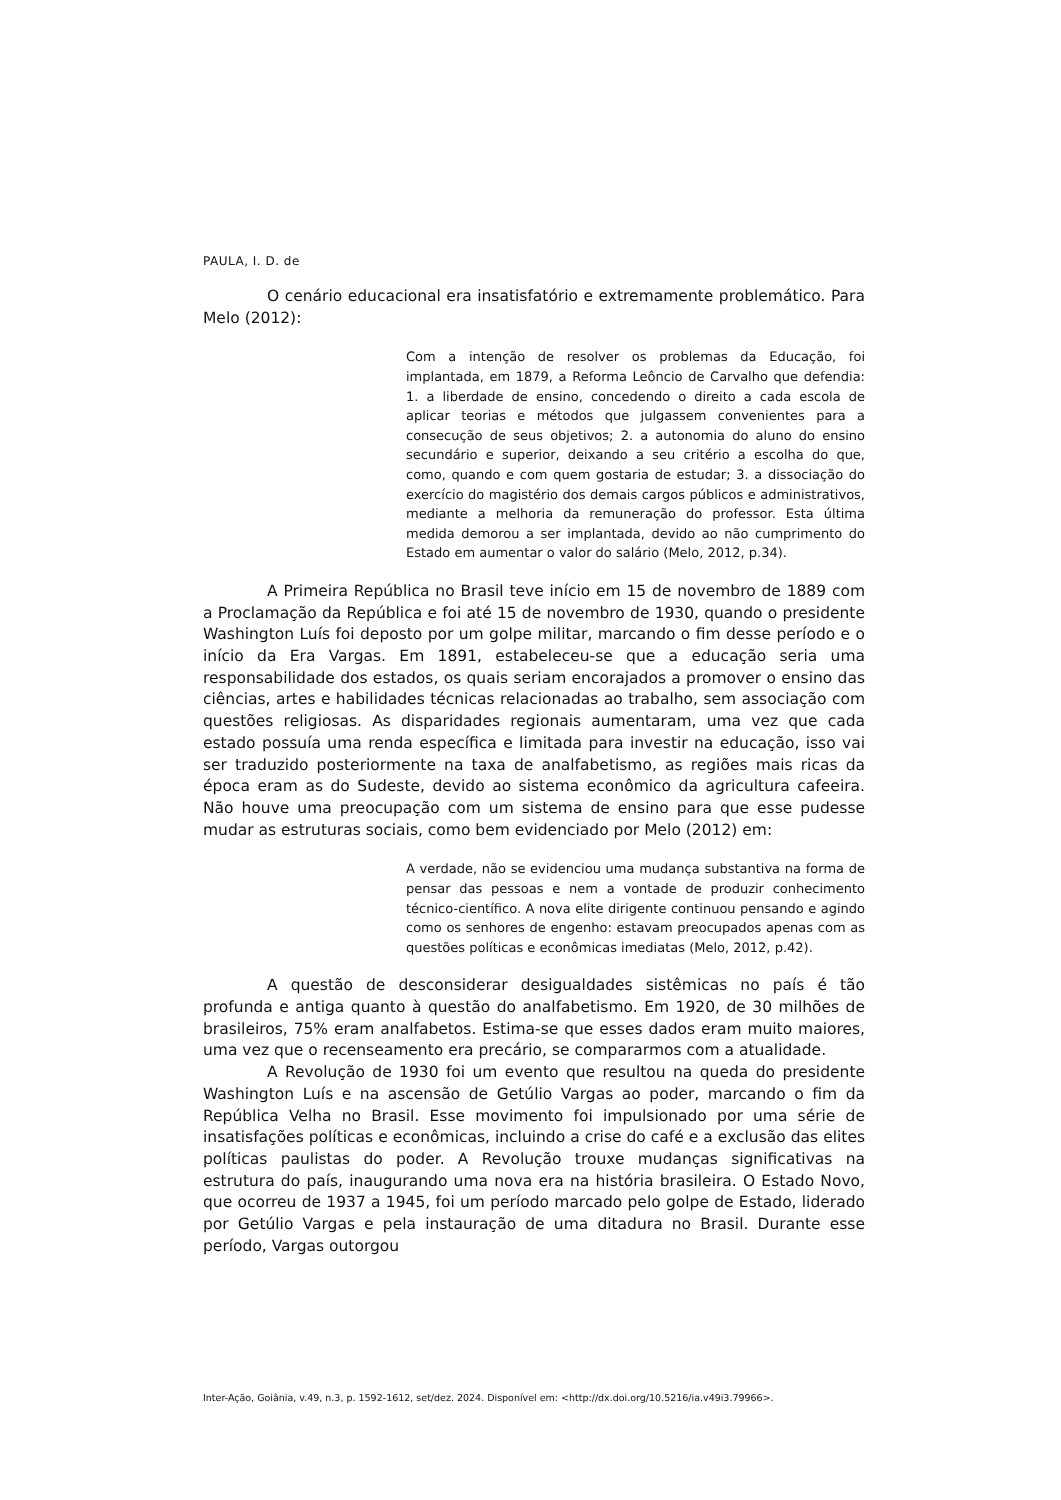PAULA, I. D. de
O cenário educacional era insatisfatório e extremamente problemático. Para Melo (2012):
Com a intenção de resolver os problemas da Educação, foi implantada, em 1879, a Reforma Leôncio de Carvalho que defendia: 1. a liberdade de ensino, concedendo o direito a cada escola de aplicar teorias e métodos que julgassem convenientes para a consecução de seus objetivos; 2. a autonomia do aluno do ensino secundário e superior, deixando a seu critério a escolha do que, como, quando e com quem gostaria de estudar; 3. a dissociação do exercício do magistério dos demais cargos públicos e administrativos, mediante a melhoria da remuneração do professor. Esta última medida demorou a ser implantada, devido ao não cumprimento do Estado em aumentar o valor do salário (Melo, 2012, p.34).
A Primeira República no Brasil teve início em 15 de novembro de 1889 com a Proclamação da República e foi até 15 de novembro de 1930, quando o presidente Washington Luís foi deposto por um golpe militar, marcando o fim desse período e o início da Era Vargas. Em 1891, estabeleceu-se que a educação seria uma responsabilidade dos estados, os quais seriam encorajados a promover o ensino das ciências, artes e habilidades técnicas relacionadas ao trabalho, sem associação com questões religiosas. As disparidades regionais aumentaram, uma vez que cada estado possuía uma renda específica e limitada para investir na educação, isso vai ser traduzido posteriormente na taxa de analfabetismo, as regiões mais ricas da época eram as do Sudeste, devido ao sistema econômico da agricultura cafeeira. Não houve uma preocupação com um sistema de ensino para que esse pudesse mudar as estruturas sociais, como bem evidenciado por Melo (2012) em:
A verdade, não se evidenciou uma mudança substantiva na forma de pensar das pessoas e nem a vontade de produzir conhecimento técnico-científico. A nova elite dirigente continuou pensando e agindo como os senhores de engenho: estavam preocupados apenas com as questões políticas e econômicas imediatas (Melo, 2012, p.42).
A questão de desconsiderar desigualdades sistêmicas no país é tão profunda e antiga quanto à questão do analfabetismo. Em 1920, de 30 milhões de brasileiros, 75% eram analfabetos. Estima-se que esses dados eram muito maiores, uma vez que o recenseamento era precário, se compararmos com a atualidade.
A Revolução de 1930 foi um evento que resultou na queda do presidente Washington Luís e na ascensão de Getúlio Vargas ao poder, marcando o fim da República Velha no Brasil. Esse movimento foi impulsionado por uma série de insatisfações políticas e econômicas, incluindo a crise do café e a exclusão das elites políticas paulistas do poder. A Revolução trouxe mudanças significativas na estrutura do país, inaugurando uma nova era na história brasileira. O Estado Novo, que ocorreu de 1937 a 1945, foi um período marcado pelo golpe de Estado, liderado por Getúlio Vargas e pela instauração de uma ditadura no Brasil. Durante esse período, Vargas outorgou
Inter-Ação, Goiânia, v.49, n.3, p. 1592-1612, set/dez. 2024. Disponível em: <http://dx.doi.org/10.5216/ia.v49i3.79966>.